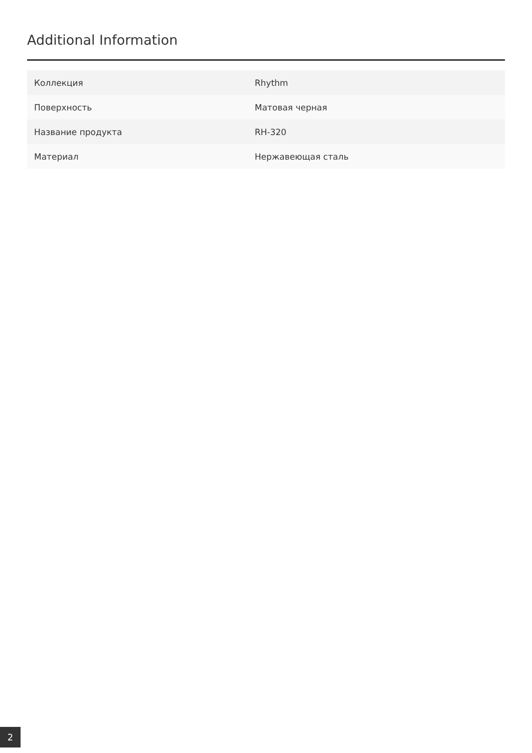Additional Information
| Коллекция | Rhythm |
| Поверхность | Матовая черная |
| Название продукта | RH-320 |
| Материал | Нержавеющая сталь |
2